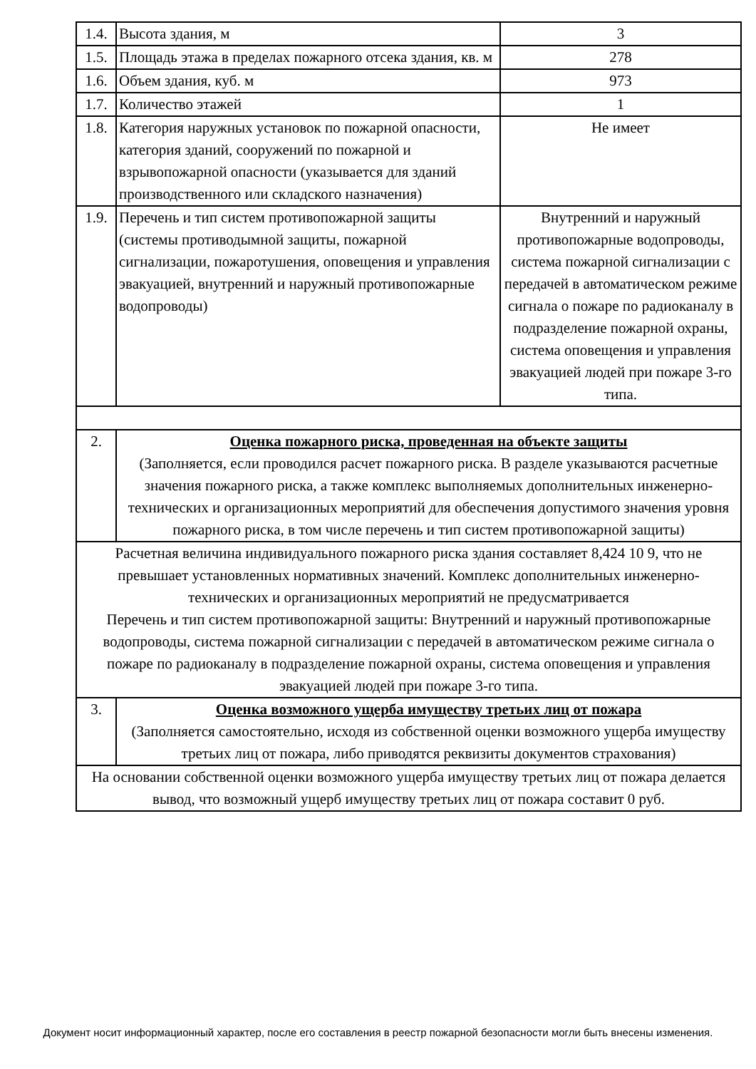| 1.4. | Высота здания, м | 3 |
| 1.5. | Площадь этажа в пределах пожарного отсека здания, кв. м | 278 |
| 1.6. | Объем здания, куб. м | 973 |
| 1.7. | Количество этажей | 1 |
| 1.8. | Категория наружных установок по пожарной опасности, категория зданий, сооружений по пожарной и взрывопожарной опасности (указывается для зданий производственного или складского назначения) | Не имеет |
| 1.9. | Перечень и тип систем противопожарной защиты (системы противодымной защиты, пожарной сигнализации, пожаротушения, оповещения и управления эвакуацией, внутренний и наружный противопожарные водопроводы) | Внутренний и наружный противопожарные водопроводы, система пожарной сигнализации с передачей в автоматическом режиме сигнала о пожаре по радиоканалу в подразделение пожарной охраны, система оповещения и управления эвакуацией людей при пожаре 3-го типа. |
| 2. | Оценка пожарного риска, проведенная на объекте защиты (Заполняется, если проводился расчет пожарного риска. В разделе указываются расчетные значения пожарного риска, а также комплекс выполняемых дополнительных инженерно-технических и организационных мероприятий для обеспечения допустимого значения уровня пожарного риска, в том числе перечень и тип систем противопожарной защиты) | |
| Расчетная величина индивидуального пожарного риска здания составляет 8,424 10 9, что не превышает установленных нормативных значений. Комплекс дополнительных инженерно-технических и организационных мероприятий не предусматривается Перечень и тип систем противопожарной защиты: Внутренний и наружный противопожарные водопроводы, система пожарной сигнализации с передачей в автоматическом режиме сигнала о пожаре по радиоканалу в подразделение пожарной охраны, система оповещения и управления эвакуацией людей при пожаре 3-го типа. | | |
| 3. | Оценка возможного ущерба имуществу третьих лиц от пожара (Заполняется самостоятельно, исходя из собственной оценки возможного ущерба имуществу третьих лиц от пожара, либо приводятся реквизиты документов страхования) | |
| На основании собственной оценки возможного ущерба имуществу третьих лиц от пожара делается вывод, что возможный ущерб имуществу третьих лиц от пожара составит 0 руб. | | |
Документ носит информационный характер, после его составления в реестр пожарной безопасности могли быть внесены изменения.